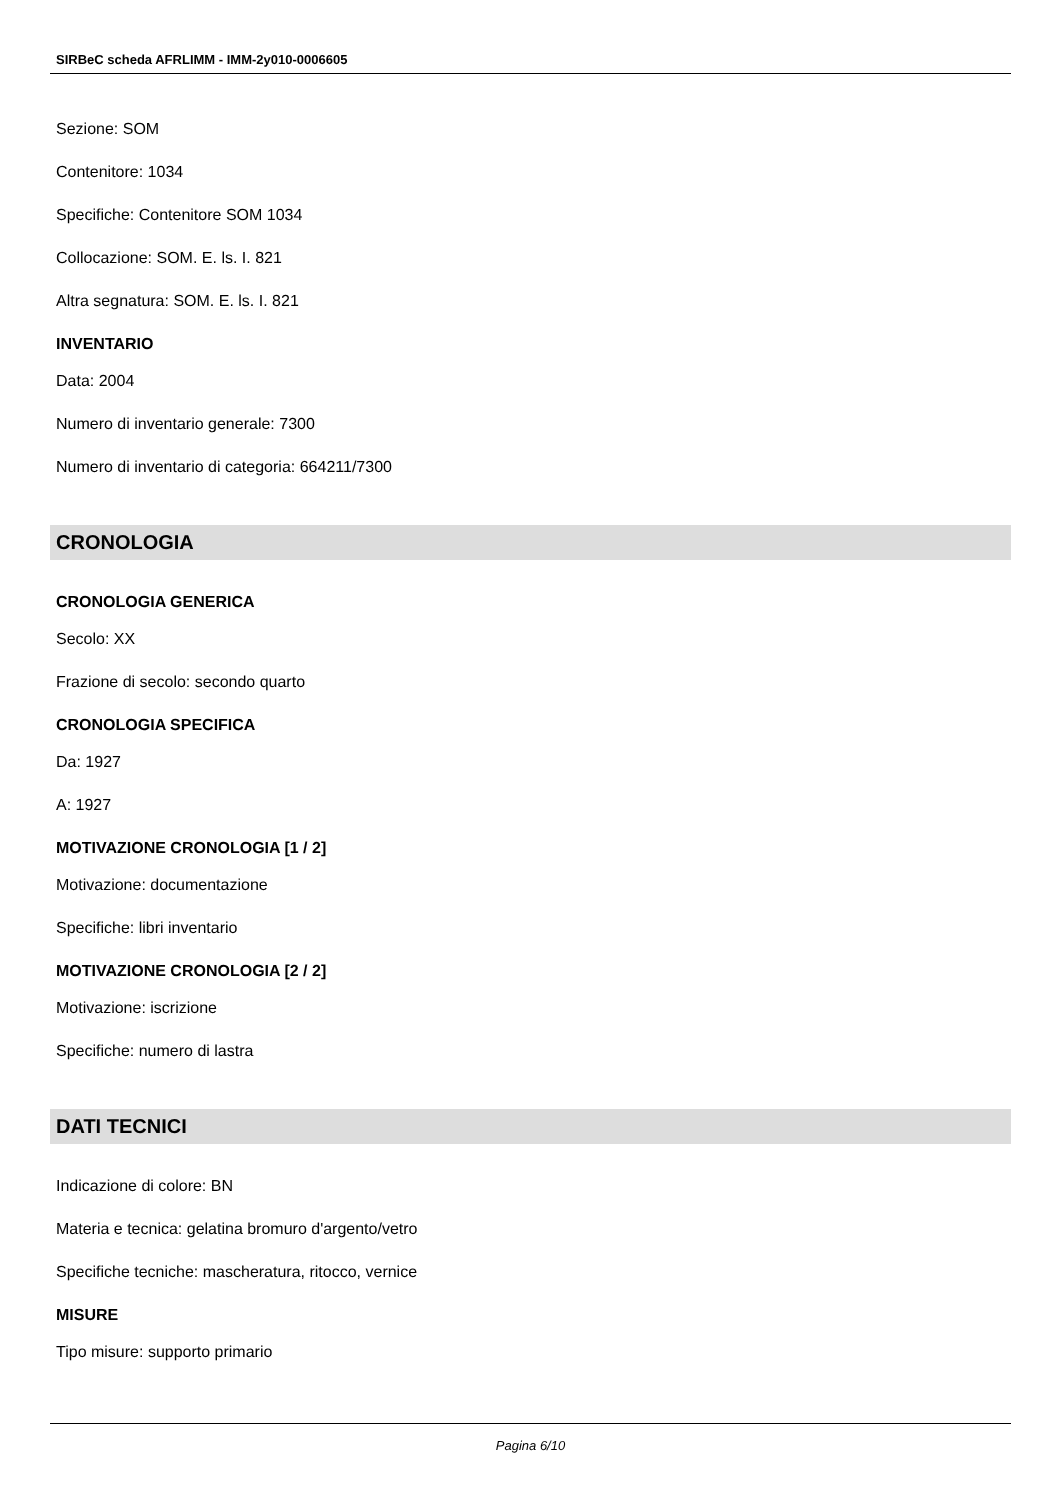SIRBeC scheda AFRLIMM - IMM-2y010-0006605
Sezione: SOM
Contenitore: 1034
Specifiche: Contenitore SOM 1034
Collocazione: SOM. E. ls. I. 821
Altra segnatura: SOM. E. ls. I. 821
INVENTARIO
Data: 2004
Numero di inventario generale: 7300
Numero di inventario di categoria: 664211/7300
CRONOLOGIA
CRONOLOGIA GENERICA
Secolo: XX
Frazione di secolo: secondo quarto
CRONOLOGIA SPECIFICA
Da: 1927
A: 1927
MOTIVAZIONE CRONOLOGIA [1 / 2]
Motivazione: documentazione
Specifiche: libri inventario
MOTIVAZIONE CRONOLOGIA [2 / 2]
Motivazione: iscrizione
Specifiche: numero di lastra
DATI TECNICI
Indicazione di colore: BN
Materia e tecnica: gelatina bromuro d'argento/vetro
Specifiche tecniche: mascheratura, ritocco, vernice
MISURE
Tipo misure: supporto primario
Pagina 6/10